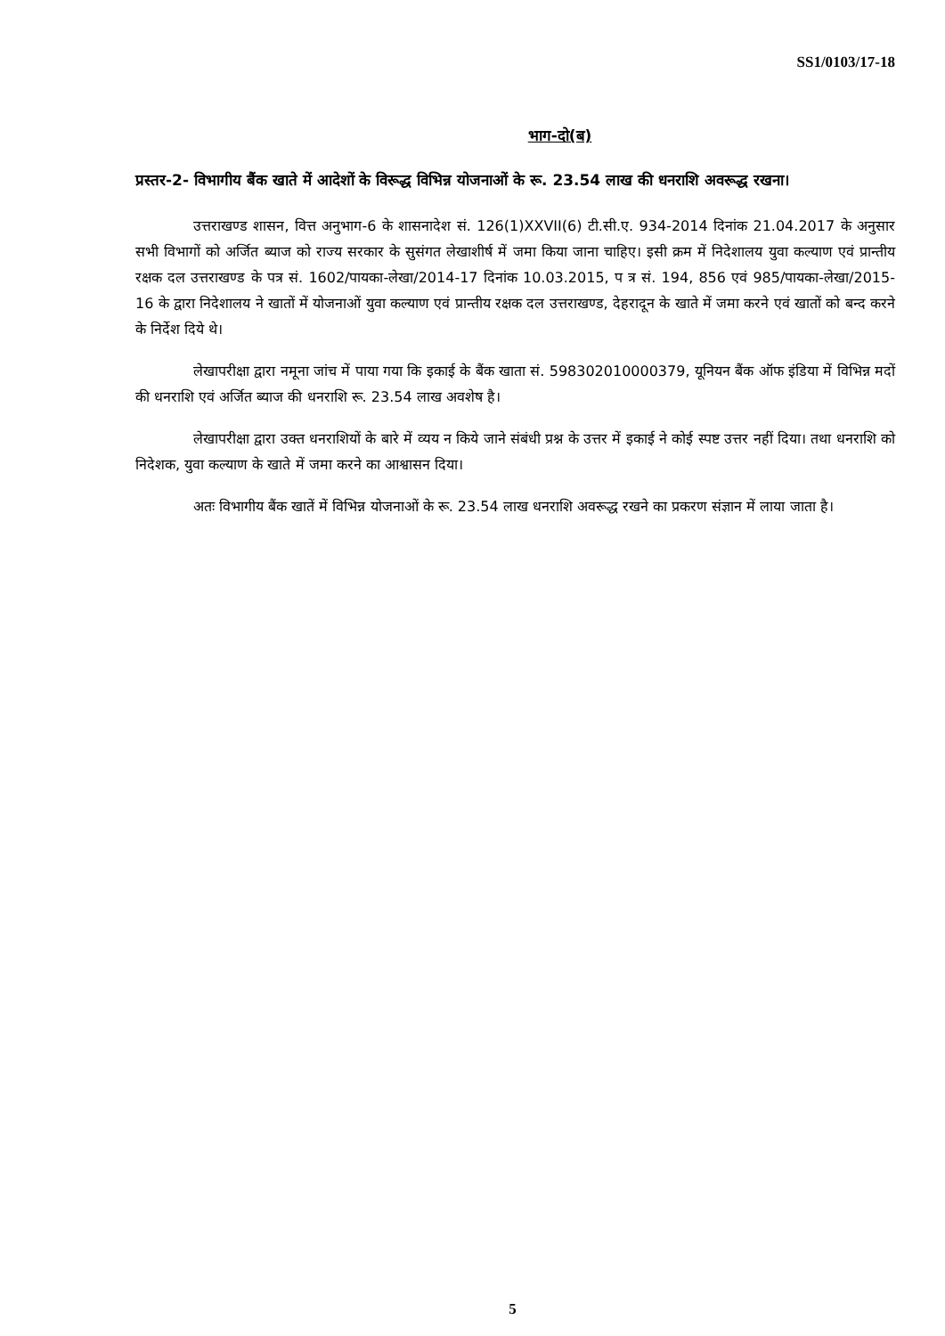SS1/0103/17-18
भाग-दो(ब)
प्रस्तर-2- विभागीय बैंक खाते में आदेशों के विरूद्ध विभिन्न योजनाओं के रू. 23.54 लाख की धनराशि अवरूद्ध रखना।
उत्तराखण्ड शासन, वित्त अनुभाग-6 के शासनादेश सं. 126(1)XXVII(6) टी.सी.ए. 934-2014 दिनांक 21.04.2017 के अनुसार सभी विभागों को अर्जित ब्याज को राज्य सरकार के सुसंगत लेखाशीर्ष में जमा किया जाना चाहिए। इसी क्रम में निदेशालय युवा कल्याण एवं प्रान्तीय रक्षक दल उत्तराखण्ड के पत्र सं. 1602/पायका-लेखा/2014-17 दिनांक 10.03.2015, प त्र सं. 194, 856 एवं 985/पायका-लेखा/2015-16 के द्वारा निदेशालय ने खातों में योजनाओं युवा कल्याण एवं प्रान्तीय रक्षक दल उत्तराखण्ड, देहरादून के खाते में जमा करने एवं खातों को बन्द करने के निर्देश दिये थे।
लेखापरीक्षा द्वारा नमूना जांच में पाया गया कि इकाई के बैंक खाता सं. 598302010000379, यूनियन बैंक ऑफ इंडिया में विभिन्न मदों की धनराशि एवं अर्जित ब्याज की धनराशि रू. 23.54 लाख अवशेष है।
लेखापरीक्षा द्वारा उक्त धनराशियों के बारे में व्यय न किये जाने संबंधी प्रश्न के उत्तर में इकाई ने कोई स्पष्ट उत्तर नहीं दिया। तथा धनराशि को निदेशक, युवा कल्याण के खाते में जमा करने का आश्वासन दिया।
अतः विभागीय बैंक खातें में विभिन्न योजनाओं के रू. 23.54 लाख धनराशि अवरूद्ध रखने का प्रकरण संज्ञान में लाया जाता है।
5